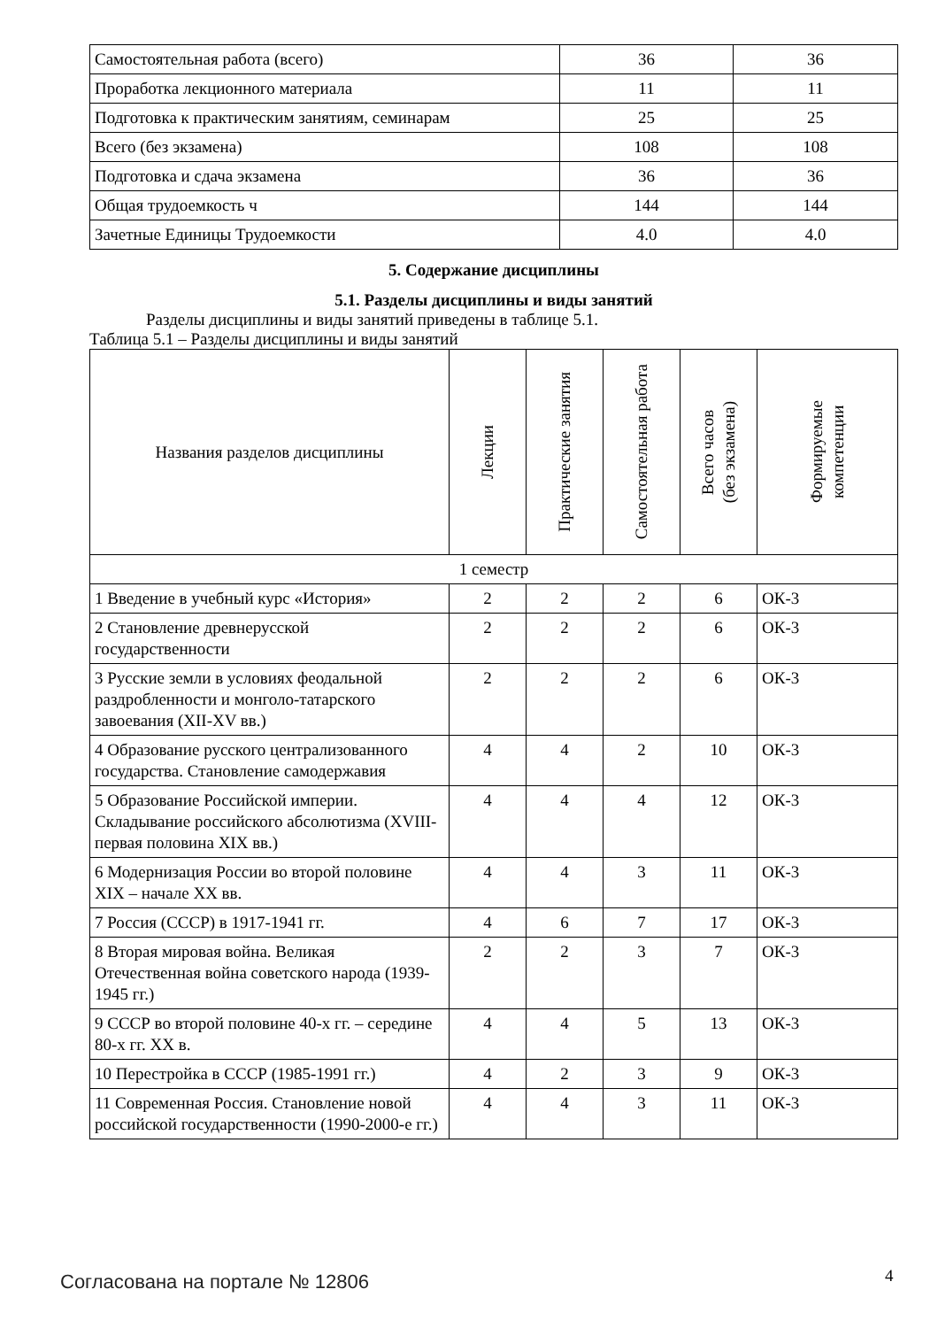| Самостоятельная работа (всего) | 36 | 36 |
| Проработка лекционного материала | 11 | 11 |
| Подготовка к практическим занятиям, семинарам | 25 | 25 |
| Всего (без экзамена) | 108 | 108 |
| Подготовка и сдача экзамена | 36 | 36 |
| Общая трудоемкость ч | 144 | 144 |
| Зачетные Единицы Трудоемкости | 4.0 | 4.0 |
5. Содержание дисциплины
5.1. Разделы дисциплины и виды занятий
Разделы дисциплины и виды занятий приведены в таблице 5.1.
Таблица 5.1 – Разделы дисциплины и виды занятий
| Названия разделов дисциплины | Лекции | Практические занятия | Самостоятельная работа | Всего часов (без экзамена) | Формируемые компетенции |
| --- | --- | --- | --- | --- | --- |
| 1 семестр | | | | | |
| 1 Введение в учебный курс «История» | 2 | 2 | 2 | 6 | ОК-3 |
| 2 Становление древнерусской государственности | 2 | 2 | 2 | 6 | ОК-3 |
| 3 Русские земли в условиях феодальной раздробленности и монголо-татарского завоевания (XII-XV вв.) | 2 | 2 | 2 | 6 | ОК-3 |
| 4 Образование русского централизованного государства. Становление самодержавия | 4 | 4 | 2 | 10 | ОК-3 |
| 5 Образование Российской империи. Складывание российского абсолютизма (XVIII- первая половина XIX вв.) | 4 | 4 | 4 | 12 | ОК-3 |
| 6 Модернизация России во второй половине XIX – начале XX вв. | 4 | 4 | 3 | 11 | ОК-3 |
| 7 Россия (СССР) в 1917-1941 гг. | 4 | 6 | 7 | 17 | ОК-3 |
| 8 Вторая мировая война. Великая Отечественная война советского народа (1939-1945 гг.) | 2 | 2 | 3 | 7 | ОК-3 |
| 9 СССР во второй половине 40-х гг. – середине 80-х гг. XX в. | 4 | 4 | 5 | 13 | ОК-3 |
| 10 Перестройка в СССР (1985-1991 гг.) | 4 | 2 | 3 | 9 | ОК-3 |
| 11 Современная Россия. Становление новой российской государственности (1990-2000-е гг.) | 4 | 4 | 3 | 11 | ОК-3 |
Согласована на портале № 12806 4